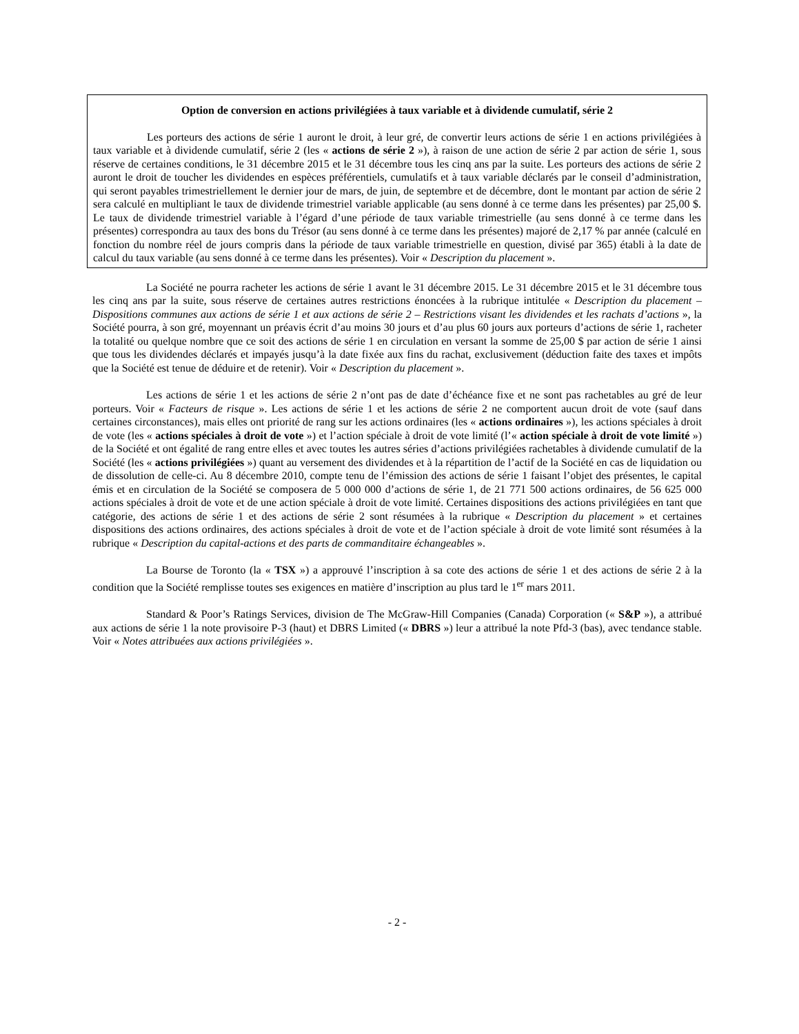Option de conversion en actions privilégiées à taux variable et à dividende cumulatif, série 2
Les porteurs des actions de série 1 auront le droit, à leur gré, de convertir leurs actions de série 1 en actions privilégiées à taux variable et à dividende cumulatif, série 2 (les « actions de série 2 »), à raison de une action de série 2 par action de série 1, sous réserve de certaines conditions, le 31 décembre 2015 et le 31 décembre tous les cinq ans par la suite. Les porteurs des actions de série 2 auront le droit de toucher les dividendes en espèces préférentiels, cumulatifs et à taux variable déclarés par le conseil d’administration, qui seront payables trimestriellement le dernier jour de mars, de juin, de septembre et de décembre, dont le montant par action de série 2 sera calculé en multipliant le taux de dividende trimestriel variable applicable (au sens donné à ce terme dans les présentes) par 25,00 $. Le taux de dividende trimestriel variable à l’égard d’une période de taux variable trimestrielle (au sens donné à ce terme dans les présentes) correspondra au taux des bons du Trésor (au sens donné à ce terme dans les présentes) majoré de 2,17 % par année (calculé en fonction du nombre réel de jours compris dans la période de taux variable trimestrielle en question, divisé par 365) établi à la date de calcul du taux variable (au sens donné à ce terme dans les présentes). Voir « Description du placement ».
La Société ne pourra racheter les actions de série 1 avant le 31 décembre 2015. Le 31 décembre 2015 et le 31 décembre tous les cinq ans par la suite, sous réserve de certaines autres restrictions énoncées à la rubrique intitulée « Description du placement – Dispositions communes aux actions de série 1 et aux actions de série 2 – Restrictions visant les dividendes et les rachats d’actions », la Société pourra, à son gré, moyennant un préavis écrit d’au moins 30 jours et d’au plus 60 jours aux porteurs d’actions de série 1, racheter la totalité ou quelque nombre que ce soit des actions de série 1 en circulation en versant la somme de 25,00 $ par action de série 1 ainsi que tous les dividendes déclarés et impayés jusqu’à la date fixée aux fins du rachat, exclusivement (déduction faite des taxes et impôts que la Société est tenue de déduire et de retenir). Voir « Description du placement ».
Les actions de série 1 et les actions de série 2 n’ont pas de date d’échéance fixe et ne sont pas rachetables au gré de leur porteurs. Voir « Facteurs de risque ». Les actions de série 1 et les actions de série 2 ne comportent aucun droit de vote (sauf dans certaines circonstances), mais elles ont priorité de rang sur les actions ordinaires (les « actions ordinaires »), les actions spéciales à droit de vote (les « actions spéciales à droit de vote ») et l’action spéciale à droit de vote limité (l’« action spéciale à droit de vote limité ») de la Société et ont égalité de rang entre elles et avec toutes les autres séries d’actions privilégiées rachetables à dividende cumulatif de la Société (les « actions privilégiées ») quant au versement des dividendes et à la répartition de l’actif de la Société en cas de liquidation ou de dissolution de celle-ci. Au 8 décembre 2010, compte tenu de l’émission des actions de série 1 faisant l’objet des présentes, le capital émis et en circulation de la Société se composera de 5 000 000 d’actions de série 1, de 21 771 500 actions ordinaires, de 56 625 000 actions spéciales à droit de vote et de une action spéciale à droit de vote limité. Certaines dispositions des actions privilégiées en tant que catégorie, des actions de série 1 et des actions de série 2 sont résumées à la rubrique « Description du placement » et certaines dispositions des actions ordinaires, des actions spéciales à droit de vote et de l’action spéciale à droit de vote limité sont résumées à la rubrique « Description du capital-actions et des parts de commanditaire échangeables ».
La Bourse de Toronto (la « TSX ») a approuvé l’inscription à sa cote des actions de série 1 et des actions de série 2 à la condition que la Société remplisse toutes ses exigences en matière d’inscription au plus tard le 1<sup>er</sup> mars 2011.
Standard & Poor’s Ratings Services, division de The McGraw-Hill Companies (Canada) Corporation (« S&P »), a attribué aux actions de série 1 la note provisoire P-3 (haut) et DBRS Limited (« DBRS ») leur a attribué la note Pfd-3 (bas), avec tendance stable. Voir « Notes attribuées aux actions privilégiées ».
- 2 -